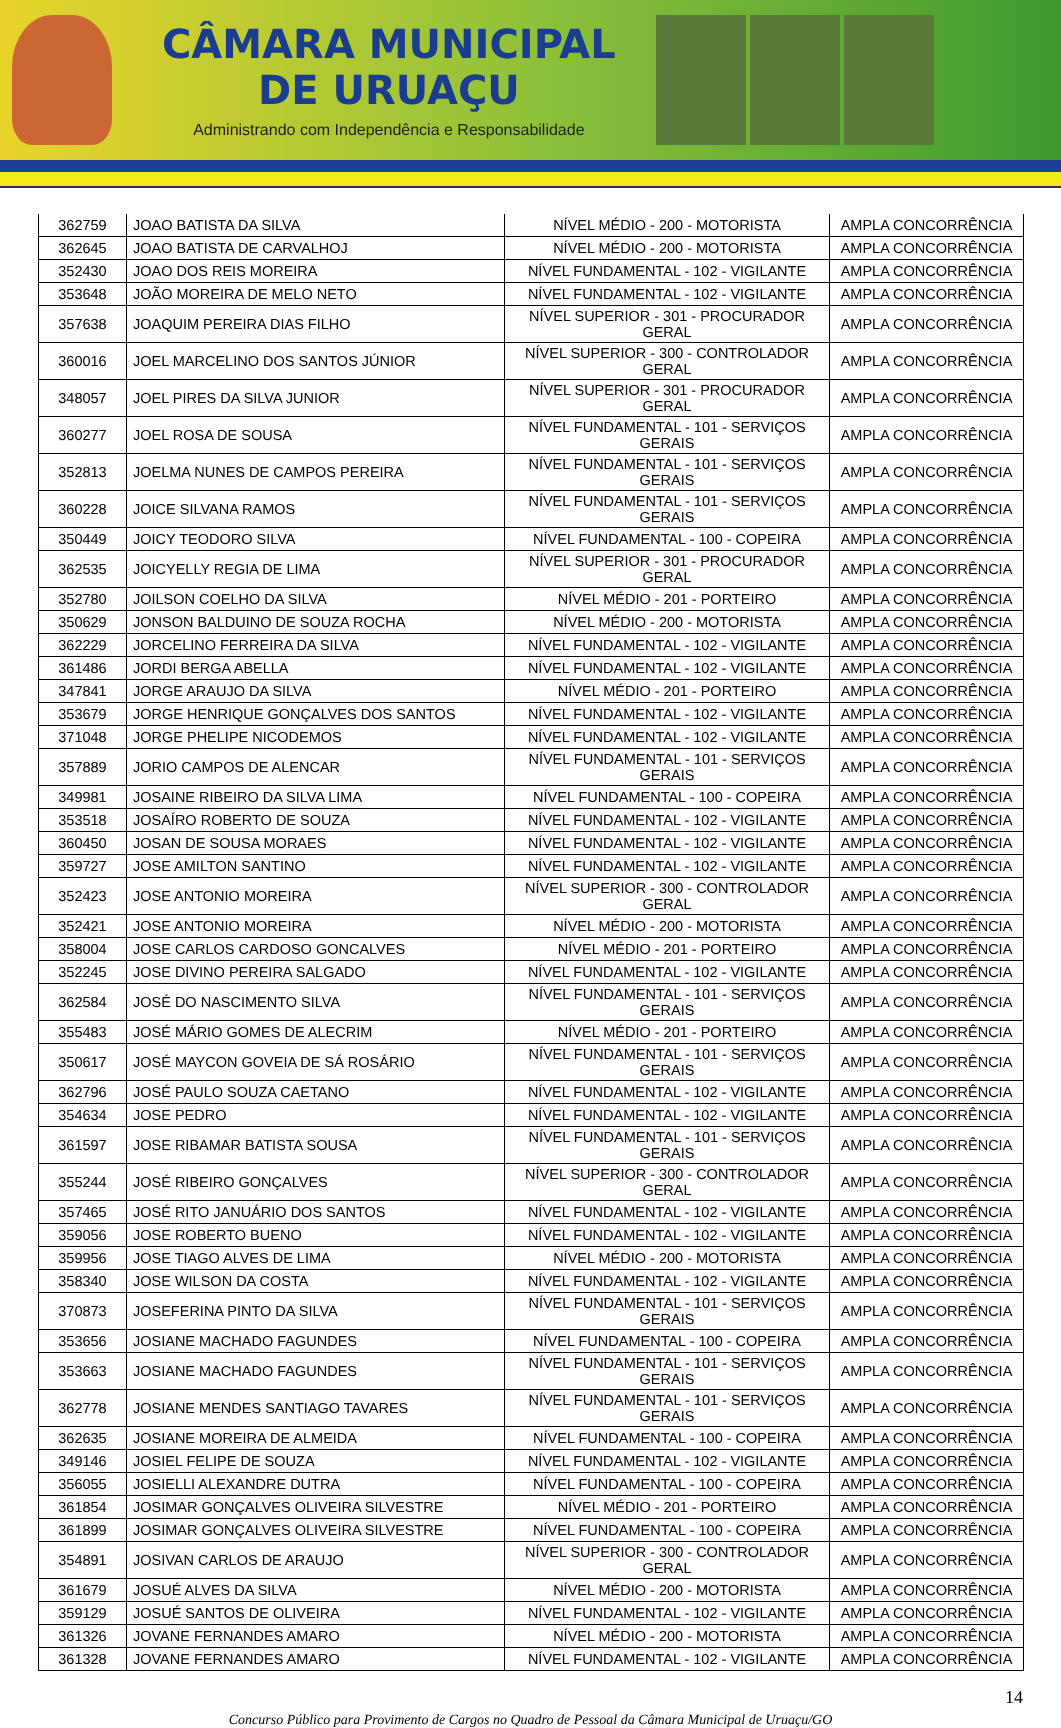CÂMARA MUNICIPAL
DE URUAÇU
Administrando com Independência e Responsabilidade
| 362759 | JOAO BATISTA DA SILVA | NÍVEL MÉDIO - 200 - MOTORISTA | AMPLA CONCORRÊNCIA |
| 362645 | JOAO BATISTA DE CARVALHOJ | NÍVEL MÉDIO - 200 - MOTORISTA | AMPLA CONCORRÊNCIA |
| 352430 | JOAO DOS REIS MOREIRA | NÍVEL FUNDAMENTAL - 102 - VIGILANTE | AMPLA CONCORRÊNCIA |
| 353648 | JOÃO MOREIRA DE MELO NETO | NÍVEL FUNDAMENTAL - 102 - VIGILANTE | AMPLA CONCORRÊNCIA |
| 357638 | JOAQUIM PEREIRA DIAS FILHO | NÍVEL SUPERIOR - 301 - PROCURADOR GERAL | AMPLA CONCORRÊNCIA |
| 360016 | JOEL MARCELINO DOS SANTOS JÚNIOR | NÍVEL SUPERIOR - 300 - CONTROLADOR GERAL | AMPLA CONCORRÊNCIA |
| 348057 | JOEL PIRES DA SILVA JUNIOR | NÍVEL SUPERIOR - 301 - PROCURADOR GERAL | AMPLA CONCORRÊNCIA |
| 360277 | JOEL ROSA DE SOUSA | NÍVEL FUNDAMENTAL - 101 - SERVIÇOS GERAIS | AMPLA CONCORRÊNCIA |
| 352813 | JOELMA NUNES DE CAMPOS PEREIRA | NÍVEL FUNDAMENTAL - 101 - SERVIÇOS GERAIS | AMPLA CONCORRÊNCIA |
| 360228 | JOICE SILVANA RAMOS | NÍVEL FUNDAMENTAL - 101 - SERVIÇOS GERAIS | AMPLA CONCORRÊNCIA |
| 350449 | JOICY TEODORO SILVA | NÍVEL FUNDAMENTAL - 100 - COPEIRA | AMPLA CONCORRÊNCIA |
| 362535 | JOICYELLY REGIA DE LIMA | NÍVEL SUPERIOR - 301 - PROCURADOR GERAL | AMPLA CONCORRÊNCIA |
| 352780 | JOILSON COELHO DA SILVA | NÍVEL MÉDIO - 201 - PORTEIRO | AMPLA CONCORRÊNCIA |
| 350629 | JONSON BALDUINO DE SOUZA ROCHA | NÍVEL MÉDIO - 200 - MOTORISTA | AMPLA CONCORRÊNCIA |
| 362229 | JORCELINO FERREIRA DA SILVA | NÍVEL FUNDAMENTAL - 102 - VIGILANTE | AMPLA CONCORRÊNCIA |
| 361486 | JORDI BERGA ABELLA | NÍVEL FUNDAMENTAL - 102 - VIGILANTE | AMPLA CONCORRÊNCIA |
| 347841 | JORGE ARAUJO DA SILVA | NÍVEL MÉDIO - 201 - PORTEIRO | AMPLA CONCORRÊNCIA |
| 353679 | JORGE HENRIQUE GONÇALVES DOS SANTOS | NÍVEL FUNDAMENTAL - 102 - VIGILANTE | AMPLA CONCORRÊNCIA |
| 371048 | JORGE PHELIPE NICODEMOS | NÍVEL FUNDAMENTAL - 102 - VIGILANTE | AMPLA CONCORRÊNCIA |
| 357889 | JORIO CAMPOS DE ALENCAR | NÍVEL FUNDAMENTAL - 101 - SERVIÇOS GERAIS | AMPLA CONCORRÊNCIA |
| 349981 | JOSAINE RIBEIRO DA SILVA LIMA | NÍVEL FUNDAMENTAL - 100 - COPEIRA | AMPLA CONCORRÊNCIA |
| 353518 | JOSAÍRO ROBERTO DE SOUZA | NÍVEL FUNDAMENTAL - 102 - VIGILANTE | AMPLA CONCORRÊNCIA |
| 360450 | JOSAN DE SOUSA MORAES | NÍVEL FUNDAMENTAL - 102 - VIGILANTE | AMPLA CONCORRÊNCIA |
| 359727 | JOSE AMILTON SANTINO | NÍVEL FUNDAMENTAL - 102 - VIGILANTE | AMPLA CONCORRÊNCIA |
| 352423 | JOSE ANTONIO MOREIRA | NÍVEL SUPERIOR - 300 - CONTROLADOR GERAL | AMPLA CONCORRÊNCIA |
| 352421 | JOSE ANTONIO MOREIRA | NÍVEL MÉDIO - 200 - MOTORISTA | AMPLA CONCORRÊNCIA |
| 358004 | JOSE CARLOS CARDOSO GONCALVES | NÍVEL MÉDIO - 201 - PORTEIRO | AMPLA CONCORRÊNCIA |
| 352245 | JOSE DIVINO PEREIRA SALGADO | NÍVEL FUNDAMENTAL - 102 - VIGILANTE | AMPLA CONCORRÊNCIA |
| 362584 | JOSÉ DO NASCIMENTO SILVA | NÍVEL FUNDAMENTAL - 101 - SERVIÇOS GERAIS | AMPLA CONCORRÊNCIA |
| 355483 | JOSÉ MÁRIO GOMES DE ALECRIM | NÍVEL MÉDIO - 201 - PORTEIRO | AMPLA CONCORRÊNCIA |
| 350617 | JOSÉ MAYCON GOVEIA DE SÁ ROSÁRIO | NÍVEL FUNDAMENTAL - 101 - SERVIÇOS GERAIS | AMPLA CONCORRÊNCIA |
| 362796 | JOSÉ PAULO SOUZA CAETANO | NÍVEL FUNDAMENTAL - 102 - VIGILANTE | AMPLA CONCORRÊNCIA |
| 354634 | JOSE PEDRO | NÍVEL FUNDAMENTAL - 102 - VIGILANTE | AMPLA CONCORRÊNCIA |
| 361597 | JOSE RIBAMAR BATISTA SOUSA | NÍVEL FUNDAMENTAL - 101 - SERVIÇOS GERAIS | AMPLA CONCORRÊNCIA |
| 355244 | JOSÉ RIBEIRO GONÇALVES | NÍVEL SUPERIOR - 300 - CONTROLADOR GERAL | AMPLA CONCORRÊNCIA |
| 357465 | JOSÉ RITO JANUÁRIO DOS SANTOS | NÍVEL FUNDAMENTAL - 102 - VIGILANTE | AMPLA CONCORRÊNCIA |
| 359056 | JOSE ROBERTO BUENO | NÍVEL FUNDAMENTAL - 102 - VIGILANTE | AMPLA CONCORRÊNCIA |
| 359956 | JOSE TIAGO ALVES DE LIMA | NÍVEL MÉDIO - 200 - MOTORISTA | AMPLA CONCORRÊNCIA |
| 358340 | JOSE WILSON DA COSTA | NÍVEL FUNDAMENTAL - 102 - VIGILANTE | AMPLA CONCORRÊNCIA |
| 370873 | JOSEFERINA PINTO DA SILVA | NÍVEL FUNDAMENTAL - 101 - SERVIÇOS GERAIS | AMPLA CONCORRÊNCIA |
| 353656 | JOSIANE MACHADO FAGUNDES | NÍVEL FUNDAMENTAL - 100 - COPEIRA | AMPLA CONCORRÊNCIA |
| 353663 | JOSIANE MACHADO FAGUNDES | NÍVEL FUNDAMENTAL - 101 - SERVIÇOS GERAIS | AMPLA CONCORRÊNCIA |
| 362778 | JOSIANE MENDES SANTIAGO TAVARES | NÍVEL FUNDAMENTAL - 101 - SERVIÇOS GERAIS | AMPLA CONCORRÊNCIA |
| 362635 | JOSIANE MOREIRA DE ALMEIDA | NÍVEL FUNDAMENTAL - 100 - COPEIRA | AMPLA CONCORRÊNCIA |
| 349146 | JOSIEL FELIPE DE SOUZA | NÍVEL FUNDAMENTAL - 102 - VIGILANTE | AMPLA CONCORRÊNCIA |
| 356055 | JOSIELLI ALEXANDRE DUTRA | NÍVEL FUNDAMENTAL - 100 - COPEIRA | AMPLA CONCORRÊNCIA |
| 361854 | JOSIMAR GONÇALVES OLIVEIRA SILVESTRE | NÍVEL MÉDIO - 201 - PORTEIRO | AMPLA CONCORRÊNCIA |
| 361899 | JOSIMAR GONÇALVES OLIVEIRA SILVESTRE | NÍVEL FUNDAMENTAL - 100 - COPEIRA | AMPLA CONCORRÊNCIA |
| 354891 | JOSIVAN CARLOS DE ARAUJO | NÍVEL SUPERIOR - 300 - CONTROLADOR GERAL | AMPLA CONCORRÊNCIA |
| 361679 | JOSUÉ ALVES DA SILVA | NÍVEL MÉDIO - 200 - MOTORISTA | AMPLA CONCORRÊNCIA |
| 359129 | JOSUÉ SANTOS DE OLIVEIRA | NÍVEL FUNDAMENTAL - 102 - VIGILANTE | AMPLA CONCORRÊNCIA |
| 361326 | JOVANE FERNANDES AMARO | NÍVEL MÉDIO - 200 - MOTORISTA | AMPLA CONCORRÊNCIA |
| 361328 | JOVANE FERNANDES AMARO | NÍVEL FUNDAMENTAL - 102 - VIGILANTE | AMPLA CONCORRÊNCIA |
14
Concurso Público para Provimento de Cargos no Quadro de Pessoal da Câmara Municipal de Uruaçu/GO